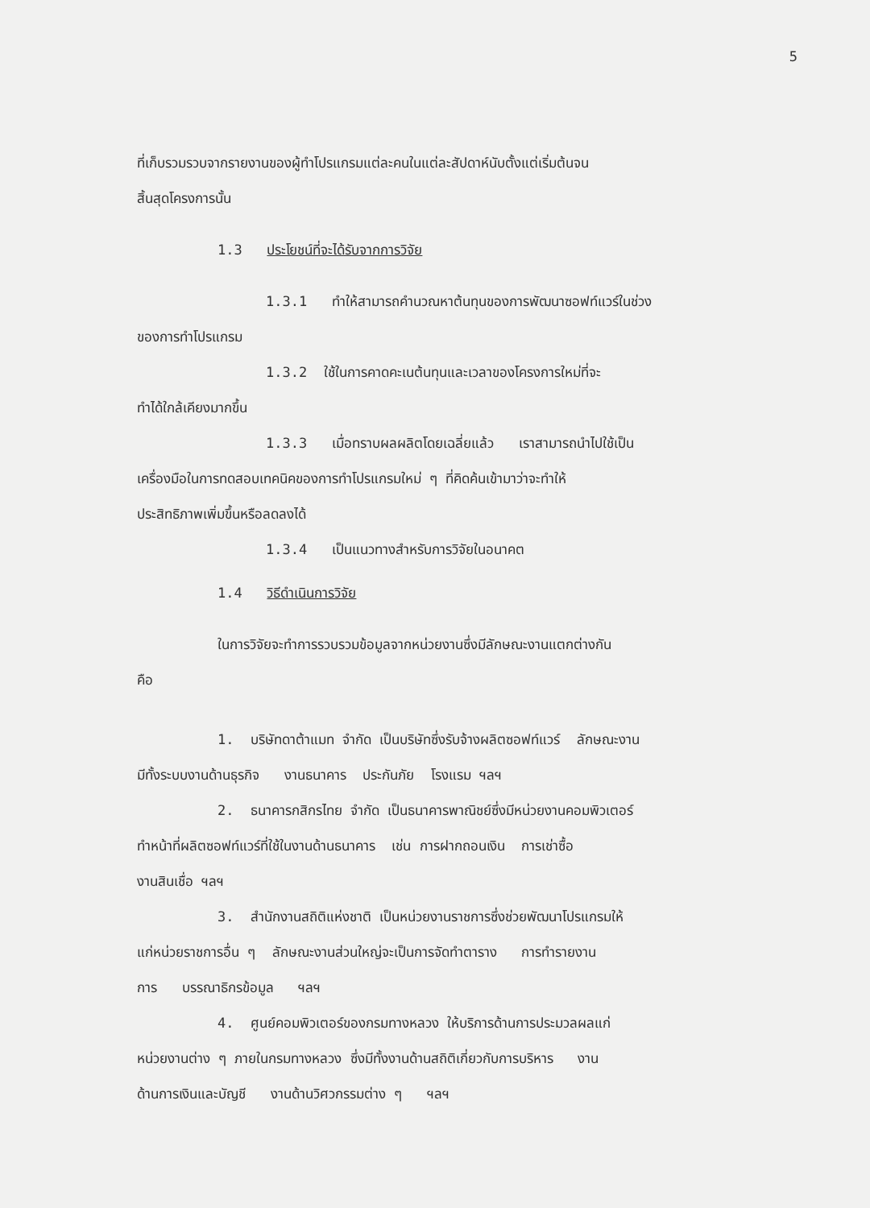5
ที่เก็บรวมรวบจากรายงานของผู้ทำโปรแกรมแต่ละคนในแต่ละสัปดาห์นับตั้งแต่เริ่มต้นจน
สิ้นสุดโครงการนั้น
1.3 ประโยชน์ที่จะได้รับจากการวิจัย
1.3.1 ทำให้สามารถคำนวณหาต้นทุนของการพัฒนาซอฟท์แวร์ในช่วง
ของการทำโปรแกรม
1.3.2 ใช้ในการคาดคะเนต้นทุนและเวลาของโครงการใหม่ที่จะ
ทำได้ใกล้เคียงมากขึ้น
1.3.3 เมื่อทราบผลผลิตโดยเฉลี่ยแล้ว เราสามารถนำไปใช้เป็น
เครื่องมือในการทดสอบเทคนิคของการทำโปรแกรมใหม่ ๆ ที่คิดค้นเข้ามาว่าจะทำให้
ประสิทธิภาพเพิ่มขึ้นหรือลดลงได้
1.3.4 เป็นแนวทางสำหรับการวิจัยในอนาคต
1.4 วิธีดำเนินการวิจัย
ในการวิจัยจะทำการรวบรวมข้อมูลจากหน่วยงานซึ่งมีลักษณะงานแตกต่างกัน
คือ
1. บริษัทดาต้าแมท จำกัด เป็นบริษัทซึ่งรับจ้างผลิตซอฟท์แวร์ ลักษณะงาน
มีทั้งระบบงานด้านธุรกิจ งานธนาคาร ประกันภัย โรงแรม ฯลฯ
2. ธนาคารกสิกรไทย จำกัด เป็นธนาคารพาณิชย์ซึ่งมีหน่วยงานคอมพิวเตอร์
ทำหน้าที่ผลิตซอฟท์แวร์ที่ใช้ในงานด้านธนาคาร เช่น การฝากถอนเงิน การเช่าซื้อ
งานสินเชื่อ ฯลฯ
3. สำนักงานสถิติแห่งชาติ เป็นหน่วยงานราชการซึ่งช่วยพัฒนาโปรแกรมให้
แก่หน่วยราชการอื่น ๆ ลักษณะงานส่วนใหญ่จะเป็นการจัดทำตาราง การทำรายงาน
การ บรรณาธิกรข้อมูล ฯลฯ
4. ศูนย์คอมพิวเตอร์ของกรมทางหลวง ให้บริการด้านการประมวลผลแก่
หน่วยงานต่าง ๆ ภายในกรมทางหลวง ซึ่งมีทั้งงานด้านสถิติเกี่ยวกับการบริหาร งาน
ด้านการเงินและบัญชี งานด้านวิศวกรรมต่าง ๆ ฯลฯ